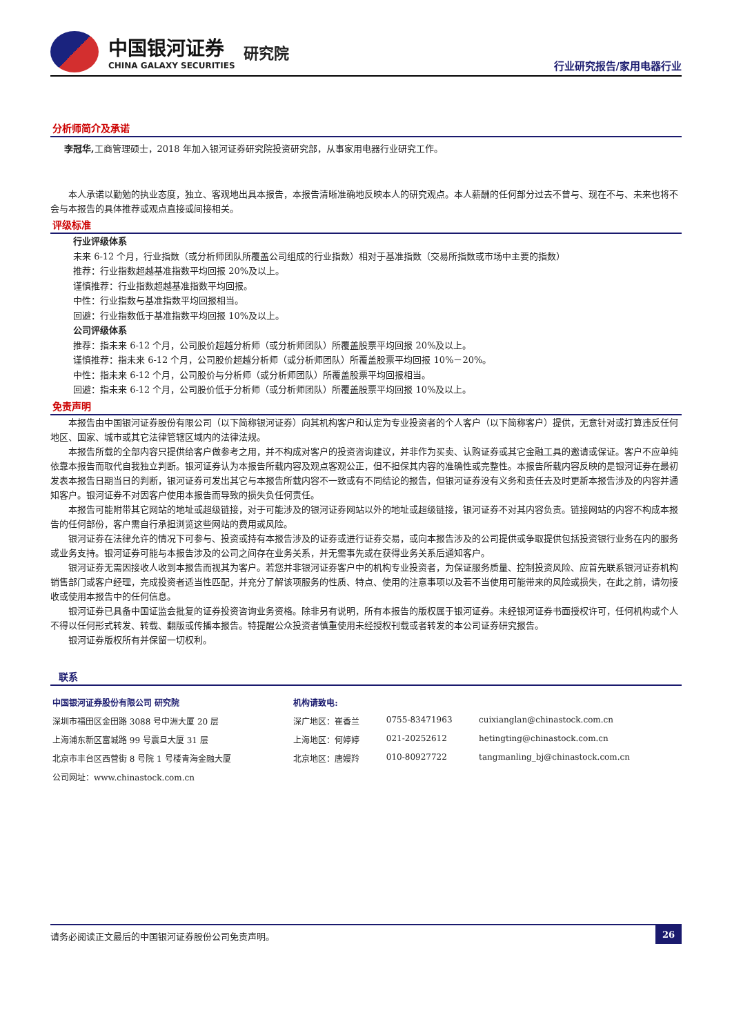中国银河证券
CHINA GALAXY SECURITIES
研究院
行业研究报告/家用电器行业
分析师简介及承诺
李冠华, 工商管理硕士，2018 年加入银河证券研究院投资研究部，从事家用电器行业研究工作。
本人承诺以勤勉的执业态度，独立、客观地出具本报告，本报告清晰准确地反映本人的研究观点。本人薪酬的任何部分过去不曾与、现在不与、未来也将不会与本报告的具体推荐或观点直接或间接相关。
评级标准
行业评级体系
未来 6-12 个月，行业指数（或分析师团队所覆盖公司组成的行业指数）相对于基准指数（交易所指数或市场中主要的指数）
推荐：行业指数超越基准指数平均回报 20%及以上。
谨慎推荐：行业指数超越基准指数平均回报。
中性：行业指数与基准指数平均回报相当。
回避：行业指数低于基准指数平均回报 10%及以上。
公司评级体系
推荐：指未来 6-12 个月，公司股价超越分析师（或分析师团队）所覆盖股票平均回报 20%及以上。
谨慎推荐：指未来 6-12 个月，公司股价超越分析师（或分析师团队）所覆盖股票平均回报 10%－20%。
中性：指未来 6-12 个月，公司股价与分析师（或分析师团队）所覆盖股票平均回报相当。
回避：指未来 6-12 个月，公司股价低于分析师（或分析师团队）所覆盖股票平均回报 10%及以上。
免责声明
本报告由中国银河证券股份有限公司（以下简称银河证券）向其机构客户和认定为专业投资者的个人客户（以下简称客户）提供，无意针对或打算违反任何地区、国家、城市或其它法律管辖区域内的法律法规。
本报告所载的全部内容只提供给客户做参考之用，并不构成对客户的投资咨询建议，并非作为买卖、认购证券或其它金融工具的邀请或保证。客户不应单纯依靠本报告而取代自我独立判断。银河证券认为本报告所载内容及观点客观公正，但不担保其内容的准确性或完整性。本报告所载内容反映的是银河证券在最初发表本报告日期当日的判断，银河证券可发出其它与本报告所载内容不一致或有不同结论的报告，但银河证券没有义务和责任去及时更新本报告涉及的内容并通知客户。银河证券不对因客户使用本报告而导致的损失负任何责任。
本报告可能附带其它网站的地址或超级链接，对于可能涉及的银河证券网站以外的地址或超级链接，银河证券不对其内容负责。链接网站的内容不构成本报告的任何部份，客户需自行承担浏览这些网站的费用或风险。
银河证券在法律允许的情况下可参与、投资或持有本报告涉及的证券或进行证券交易，或向本报告涉及的公司提供或争取提供包括投资银行业务在内的服务或业务支持。银河证券可能与本报告涉及的公司之间存在业务关系，并无需事先或在获得业务关系后通知客户。
银河证券无需因接收人收到本报告而视其为客户。若您并非银河证券客户中的机构专业投资者，为保证服务质量、控制投资风险、应首先联系银河证券机构销售部门或客户经理，完成投资者适当性匹配，并充分了解该项服务的性质、特点、使用的注意事项以及若不当使用可能带来的风险或损失，在此之前，请勿接收或使用本报告中的任何信息。
银河证券已具备中国证监会批复的证券投资咨询业务资格。除非另有说明，所有本报告的版权属于银河证券。未经银河证券书面授权许可，任何机构或个人不得以任何形式转发、转载、翻版或传播本报告。特提醒公众投资者慎重使用未经授权刊载或者转发的本公司证券研究报告。
银河证券版权所有并保留一切权利。
联系
| 中国银河证券股份有限公司 研究院 | 机构请致电: | | |
| 深圳市福田区金田路 3088 号中洲大厦 20 层 | 深广地区：崔香兰 | 0755-83471963 | cuixianglan@chinastock.com.cn |
| 上海浦东新区富城路 99 号震旦大厦 31 层 | 上海地区：何婷婷 | 021-20252612 | hetingting@chinastock.com.cn |
| 北京市丰台区西营街 8 号院 1 号楼青海金融大厦 | 北京地区：唐嫚羚 | 010-80927722 | tangmanling_bj@chinastock.com.cn |
| 公司网址：www.chinastock.com.cn | | | |
请务必阅读正文最后的中国银河证券股份公司免责声明。 26